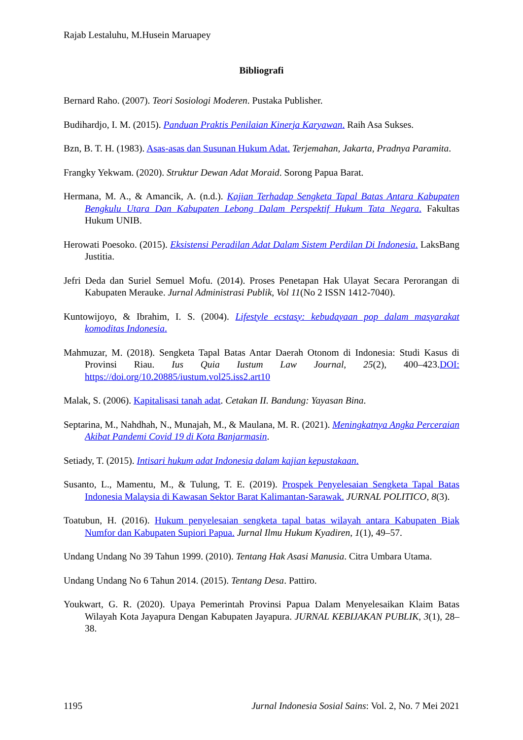Rajab Lestaluhu, M.Husein Maruapey
Bibliografi
Bernard Raho. (2007). Teori Sosiologi Moderen. Pustaka Publisher.
Budihardjo, I. M. (2015). Panduan Praktis Penilaian Kinerja Karyawan. Raih Asa Sukses.
Bzn, B. T. H. (1983). Asas-asas dan Susunan Hukum Adat. Terjemahan, Jakarta, Pradnya Paramita.
Frangky Yekwam. (2020). Struktur Dewan Adat Moraid. Sorong Papua Barat.
Hermana, M. A., & Amancik, A. (n.d.). Kajian Terhadap Sengketa Tapal Batas Antara Kabupaten Bengkulu Utara Dan Kabupaten Lebong Dalam Perspektif Hukum Tata Negara. Fakultas Hukum UNIB.
Herowati Poesoko. (2015). Eksistensi Peradilan Adat Dalam Sistem Perdilan Di Indonesia. LaksBang Justitia.
Jefri Deda dan Suriel Semuel Mofu. (2014). Proses Penetapan Hak Ulayat Secara Perorangan di Kabupaten Merauke. Jurnal Administrasi Publik, Vol 11(No 2 ISSN 1412-7040).
Kuntowijoyo, & Ibrahim, I. S. (2004). Lifestyle ecstasy: kebudayaan pop dalam masyarakat komoditas Indonesia.
Mahmuzar, M. (2018). Sengketa Tapal Batas Antar Daerah Otonom di Indonesia: Studi Kasus di Provinsi Riau. Ius Quia Iustum Law Journal, 25(2), 400–423.DOI: https://doi.org/10.20885/iustum.vol25.iss2.art10
Malak, S. (2006). Kapitalisasi tanah adat. Cetakan II. Bandung: Yayasan Bina.
Septarina, M., Nahdhah, N., Munajah, M., & Maulana, M. R. (2021). Meningkatnya Angka Perceraian Akibat Pandemi Covid 19 di Kota Banjarmasin.
Setiady, T. (2015). Intisari hukum adat Indonesia dalam kajian kepustakaan.
Susanto, L., Mamentu, M., & Tulung, T. E. (2019). Prospek Penyelesaian Sengketa Tapal Batas Indonesia Malaysia di Kawasan Sektor Barat Kalimantan-Sarawak. JURNAL POLITICO, 8(3).
Toatubun, H. (2016). Hukum penyelesaian sengketa tapal batas wilayah antara Kabupaten Biak Numfor dan Kabupaten Supiori Papua. Jurnal Ilmu Hukum Kyadiren, 1(1), 49–57.
Undang Undang No 39 Tahun 1999. (2010). Tentang Hak Asasi Manusia. Citra Umbara Utama.
Undang Undang No 6 Tahun 2014. (2015). Tentang Desa. Pattiro.
Youkwart, G. R. (2020). Upaya Pemerintah Provinsi Papua Dalam Menyelesaikan Klaim Batas Wilayah Kota Jayapura Dengan Kabupaten Jayapura. JURNAL KEBIJAKAN PUBLIK, 3(1), 28–38.
1195 Jurnal Indonesia Sosial Sains: Vol. 2, No. 7 Mei 2021